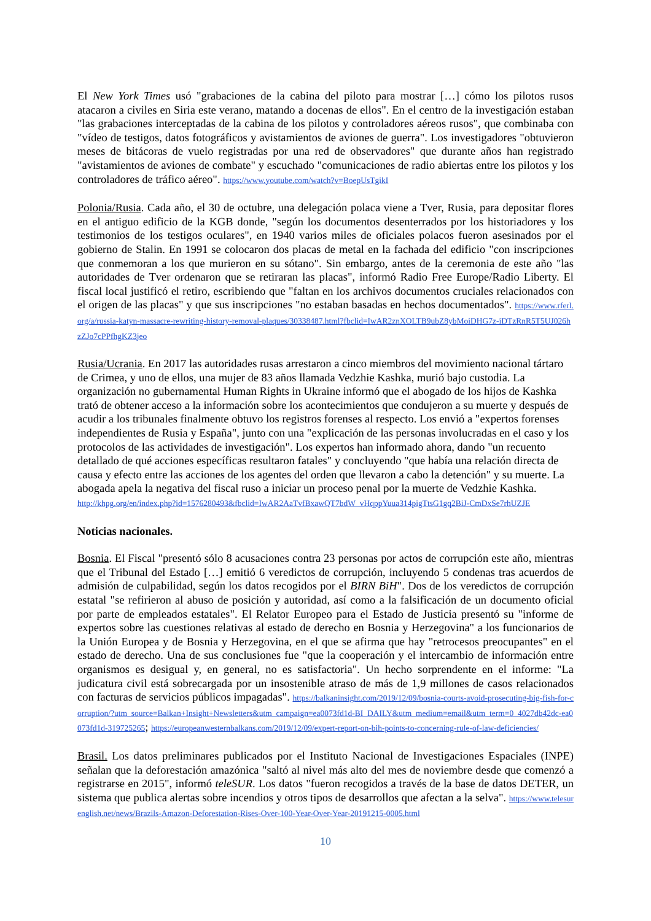El New York Times usó "grabaciones de la cabina del piloto para mostrar […] cómo los pilotos rusos atacaron a civiles en Siria este verano, matando a docenas de ellos". En el centro de la investigación estaban "las grabaciones interceptadas de la cabina de los pilotos y controladores aéreos rusos", que combinaba con "vídeo de testigos, datos fotográficos y avistamientos de aviones de guerra". Los investigadores "obtuvieron meses de bitácoras de vuelo registradas por una red de observadores" que durante años han registrado "avistamientos de aviones de combate" y escuchado "comunicaciones de radio abiertas entre los pilotos y los controladores de tráfico aéreo". https://www.youtube.com/watch?v=BoepUsTgikI
Polonia/Rusia. Cada año, el 30 de octubre, una delegación polaca viene a Tver, Rusia, para depositar flores en el antiguo edificio de la KGB donde, "según los documentos desenterrados por los historiadores y los testimonios de los testigos oculares", en 1940 varios miles de oficiales polacos fueron asesinados por el gobierno de Stalin. En 1991 se colocaron dos placas de metal en la fachada del edificio "con inscripciones que conmemoran a los que murieron en su sótano". Sin embargo, antes de la ceremonia de este año "las autoridades de Tver ordenaron que se retiraran las placas", informó Radio Free Europe/Radio Liberty. El fiscal local justificó el retiro, escribiendo que "faltan en los archivos documentos cruciales relacionados con el origen de las placas" y que sus inscripciones "no estaban basadas en hechos documentados". https://www.rferl.org/a/russia-katyn-massacre-rewriting-history-removal-plaques/30338487.html?fbclid=IwAR2znXOLTB9ubZ8ybMoiDHG7z-iDTzRnR5T5UJ026hzZJo7cPPfhgKZ3jeo
Rusia/Ucrania. En 2017 las autoridades rusas arrestaron a cinco miembros del movimiento nacional tártaro de Crimea, y uno de ellos, una mujer de 83 años llamada Vedzhie Kashka, murió bajo custodia. La organización no gubernamental Human Rights in Ukraine informó que el abogado de los hijos de Kashka trató de obtener acceso a la información sobre los acontecimientos que condujeron a su muerte y después de acudir a los tribunales finalmente obtuvo los registros forenses al respecto. Los envió a "expertos forenses independientes de Rusia y España", junto con una "explicación de las personas involucradas en el caso y los protocolos de las actividades de investigación". Los expertos han informado ahora, dando "un recuento detallado de qué acciones específicas resultaron fatales" y concluyendo "que había una relación directa de causa y efecto entre las acciones de los agentes del orden que llevaron a cabo la detención" y su muerte. La abogada apela la negativa del fiscal ruso a iniciar un proceso penal por la muerte de Vedzhie Kashka.
http://khpg.org/en/index.php?id=1576280493&fbclid=IwAR2AaTvfBxawQT7bdW_vHqppYuua314pigTtsG1gq2BiJ-CmDxSe7rhUZJE
Noticias nacionales.
Bosnia. El Fiscal "presentó sólo 8 acusaciones contra 23 personas por actos de corrupción este año, mientras que el Tribunal del Estado […] emitió 6 veredictos de corrupción, incluyendo 5 condenas tras acuerdos de admisión de culpabilidad, según los datos recogidos por el BIRN BiH". Dos de los veredictos de corrupción estatal "se refirieron al abuso de posición y autoridad, así como a la falsificación de un documento oficial por parte de empleados estatales". El Relator Europeo para el Estado de Justicia presentó su "informe de expertos sobre las cuestiones relativas al estado de derecho en Bosnia y Herzegovina" a los funcionarios de la Unión Europea y de Bosnia y Herzegovina, en el que se afirma que hay "retrocesos preocupantes" en el estado de derecho. Una de sus conclusiones fue "que la cooperación y el intercambio de información entre organismos es desigual y, en general, no es satisfactoria". Un hecho sorprendente en el informe: "La judicatura civil está sobrecargada por un insostenible atraso de más de 1,9 millones de casos relacionados con facturas de servicios públicos impagadas". https://balkaninsight.com/2019/12/09/bosnia-courts-avoid-prosecuting-big-fish-for-corruption/?utm_source=Balkan+Insight+Newsletters&utm_campaign=ea0073fd1d-BI_DAILY&utm_medium=email&utm_term=0_4027db42dc-ea0073fd1d-319725265; https://europeanwesternbalkans.com/2019/12/09/expert-report-on-bih-points-to-concerning-rule-of-law-deficiencies/
Brasil. Los datos preliminares publicados por el Instituto Nacional de Investigaciones Espaciales (INPE) señalan que la deforestación amazónica "saltó al nivel más alto del mes de noviembre desde que comenzó a registrarse en 2015", informó teleSUR. Los datos "fueron recogidos a través de la base de datos DETER, un sistema que publica alertas sobre incendios y otros tipos de desarrollos que afectan a la selva". https://www.telesurenglish.net/news/Brazils-Amazon-Deforestation-Rises-Over-100-Year-Over-Year-20191215-0005.html
10